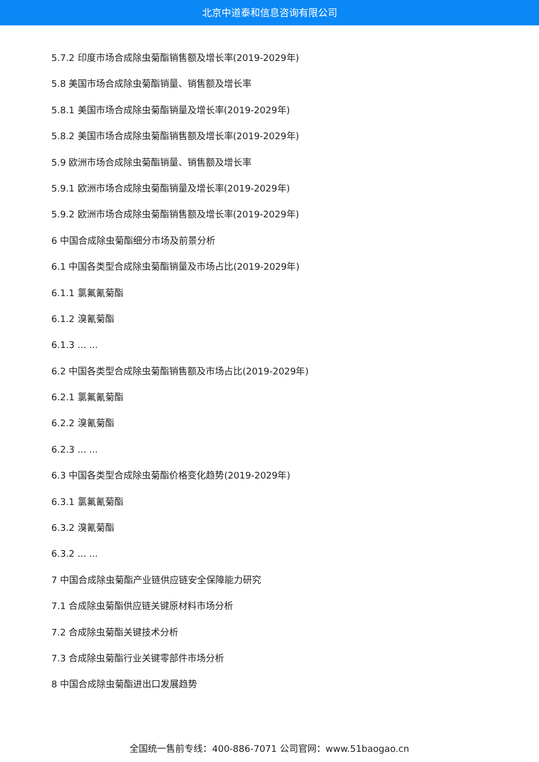北京中道泰和信息咨询有限公司
5.7.2 印度市场合成除虫菊酯销售额及增长率(2019-2029年)
5.8 美国市场合成除虫菊酯销量、销售额及增长率
5.8.1 美国市场合成除虫菊酯销量及增长率(2019-2029年)
5.8.2 美国市场合成除虫菊酯销售额及增长率(2019-2029年)
5.9 欧洲市场合成除虫菊酯销量、销售额及增长率
5.9.1 欧洲市场合成除虫菊酯销量及增长率(2019-2029年)
5.9.2 欧洲市场合成除虫菊酯销售额及增长率(2019-2029年)
6 中国合成除虫菊酯细分市场及前景分析
6.1 中国各类型合成除虫菊酯销量及市场占比(2019-2029年)
6.1.1 氯氟氰菊酯
6.1.2 溴氰菊酯
6.1.3 ... ...
6.2 中国各类型合成除虫菊酯销售额及市场占比(2019-2029年)
6.2.1 氯氟氰菊酯
6.2.2 溴氰菊酯
6.2.3 ... ...
6.3 中国各类型合成除虫菊酯价格变化趋势(2019-2029年)
6.3.1 氯氟氰菊酯
6.3.2 溴氰菊酯
6.3.2 ... ...
7 中国合成除虫菊酯产业链供应链安全保障能力研究
7.1 合成除虫菊酯供应链关键原材料市场分析
7.2 合成除虫菊酯关键技术分析
7.3 合成除虫菊酯行业关键零部件市场分析
8 中国合成除虫菊酯进出口发展趋势
全国统一售前专线：400-886-7071 公司官网：www.51baogao.cn